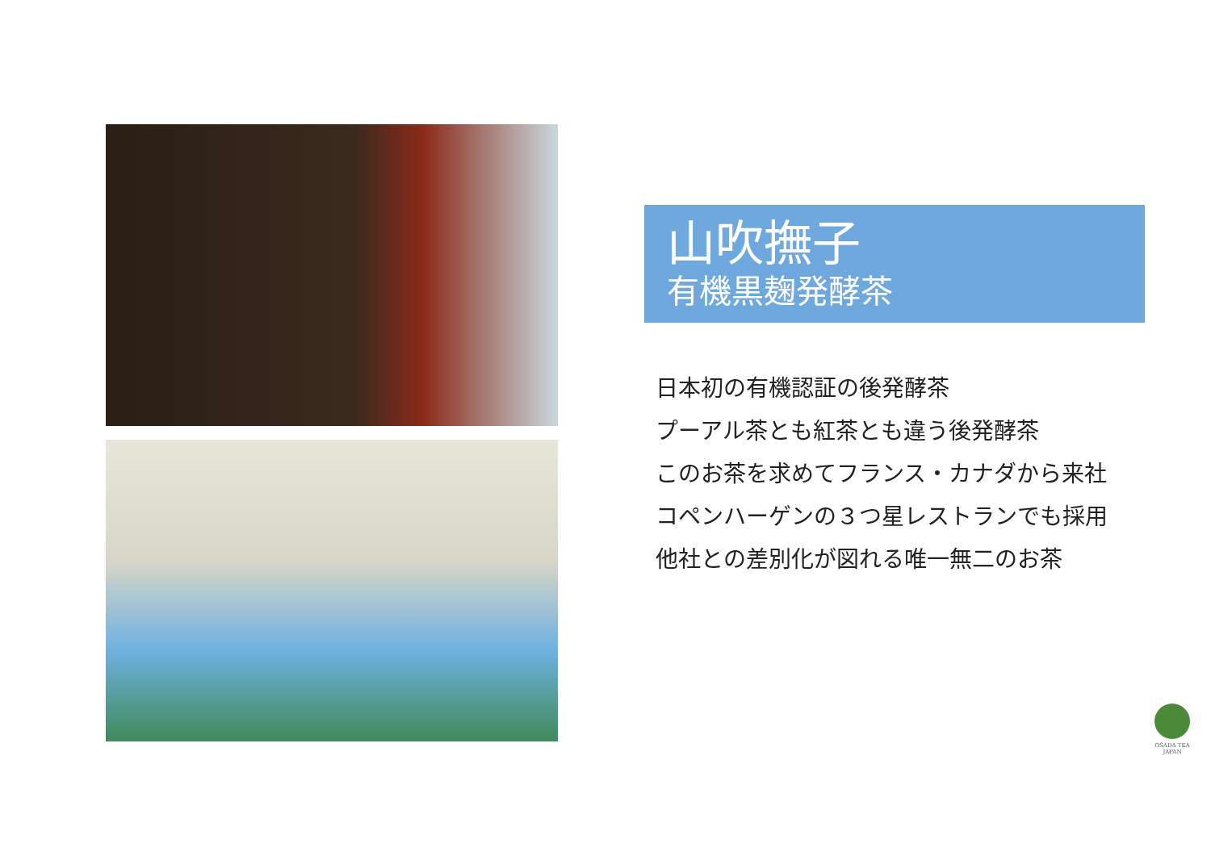山吹撫子
有機黒麹発酵茶
日本初の有機認証の後発酵茶
プーアル茶とも紅茶とも違う後発酵茶
このお茶を求めてフランス・カナダから来社
コペンハーゲンの３つ星レストランでも採用
他社との差別化が図れる唯一無二のお茶
OSADA TEA
JAPAN